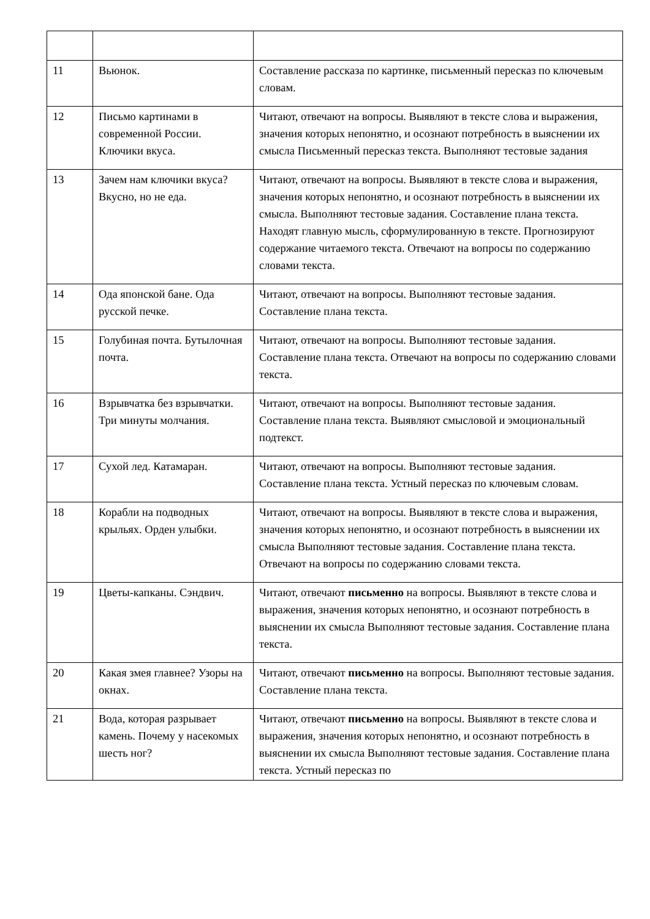| 11 | Вьюнок. | Составление рассказа по картинке, письменный пересказ по ключевым словам. |
| 12 | Письмо картинами в современной России. Ключики вкуса. | Читают, отвечают на вопросы. Выявляют в тексте слова и выражения, значения которых непонятно, и осознают потребность в выяснении их смысла Письменный пересказ текста. Выполняют тестовые задания |
| 13 | Зачем нам ключики вкуса? Вкусно, но не еда. | Читают, отвечают на вопросы. Выявляют в тексте слова и выражения, значения которых непонятно, и осознают потребность в выяснении их смысла. Выполняют тестовые задания. Составление плана текста. Находят главную мысль, сформулированную в тексте. Прогнозируют содержание читаемого текста. Отвечают на вопросы по содержанию словами текста. |
| 14 | Ода японской бане. Ода русской печке. | Читают, отвечают на вопросы. Выполняют тестовые задания. Составление плана текста. |
| 15 | Голубиная почта. Бутылочная почта. | Читают, отвечают на вопросы. Выполняют тестовые задания. Составление плана текста. Отвечают на вопросы по содержанию словами текста. |
| 16 | Взрывчатка без взрывчатки. Три минуты молчания. | Читают, отвечают на вопросы. Выполняют тестовые задания. Составление плана текста. Выявляют смысловой и эмоциональный подтекст. |
| 17 | Сухой лед. Катамаран. | Читают, отвечают на вопросы. Выполняют тестовые задания. Составление плана текста. Устный пересказ по ключевым словам. |
| 18 | Корабли на подводных крыльях. Орден улыбки. | Читают, отвечают на вопросы. Выявляют в тексте слова и выражения, значения которых непонятно, и осознают потребность в выяснении их смысла Выполняют тестовые задания. Составление плана текста. Отвечают на вопросы по содержанию словами текста. |
| 19 | Цветы-капканы. Сэндвич. | Читают, отвечают письменно на вопросы. Выявляют в тексте слова и выражения, значения которых непонятно, и осознают потребность в выяснении их смысла Выполняют тестовые задания. Составление плана текста. |
| 20 | Какая змея главнее? Узоры на окнах. | Читают, отвечают письменно на вопросы. Выполняют тестовые задания. Составление плана текста. |
| 21 | Вода, которая разрывает камень. Почему у насекомых шесть ног? | Читают, отвечают письменно на вопросы. Выявляют в тексте слова и выражения, значения которых непонятно, и осознают потребность в выяснении их смысла Выполняют тестовые задания. Составление плана текста. Устный пересказ по |